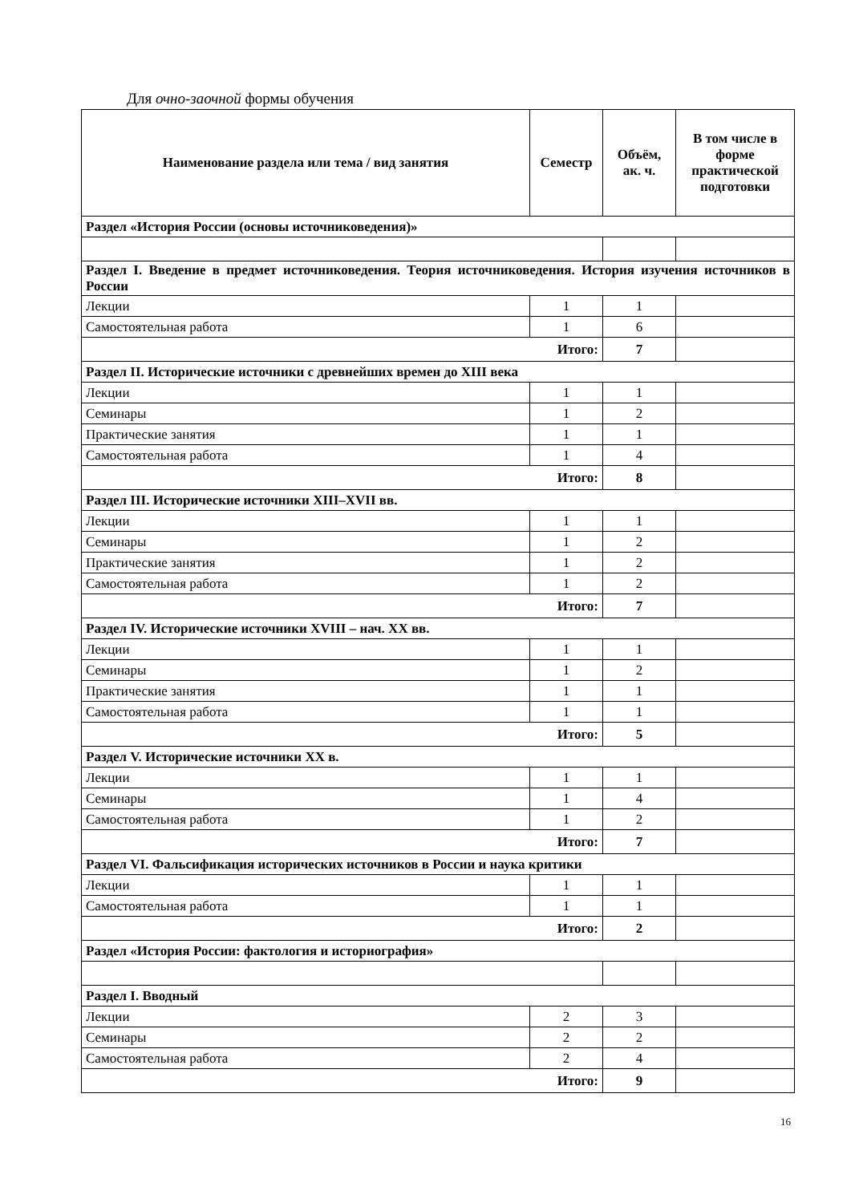Для очно-заочной формы обучения
| Наименование раздела или тема / вид занятия | Семестр | Объём, ак. ч. | В том числе в форме практической подготовки |
| --- | --- | --- | --- |
| Раздел «История России (основы источниковедения)» | | | |
| Раздел I. Введение в предмет источниковедения. Теория источниковедения. История изучения источников в России | | | |
| Лекции | 1 | 1 | |
| Самостоятельная работа | 1 | 6 | |
| Итого: | | 7 | |
| Раздел II. Исторические источники с древнейших времен до XIII века | | | |
| Лекции | 1 | 1 | |
| Семинары | 1 | 2 | |
| Практические занятия | 1 | 1 | |
| Самостоятельная работа | 1 | 4 | |
| Итого: | | 8 | |
| Раздел III. Исторические источники XIII–XVII вв. | | | |
| Лекции | 1 | 1 | |
| Семинары | 1 | 2 | |
| Практические занятия | 1 | 2 | |
| Самостоятельная работа | 1 | 2 | |
| Итого: | | 7 | |
| Раздел IV. Исторические источники XVIII – нач. XX вв. | | | |
| Лекции | 1 | 1 | |
| Семинары | 1 | 2 | |
| Практические занятия | 1 | 1 | |
| Самостоятельная работа | 1 | 1 | |
| Итого: | | 5 | |
| Раздел V. Исторические источники XX в. | | | |
| Лекции | 1 | 1 | |
| Семинары | 1 | 4 | |
| Самостоятельная работа | 1 | 2 | |
| Итого: | | 7 | |
| Раздел VI. Фальсификация исторических источников в России и наука критики | | | |
| Лекции | 1 | 1 | |
| Самостоятельная работа | 1 | 1 | |
| Итого: | | 2 | |
| Раздел «История России: фактология и историография» | | | |
| Раздел I. Вводный | | | |
| Лекции | 2 | 3 | |
| Семинары | 2 | 2 | |
| Самостоятельная работа | 2 | 4 | |
| Итого: | | 9 | |
16